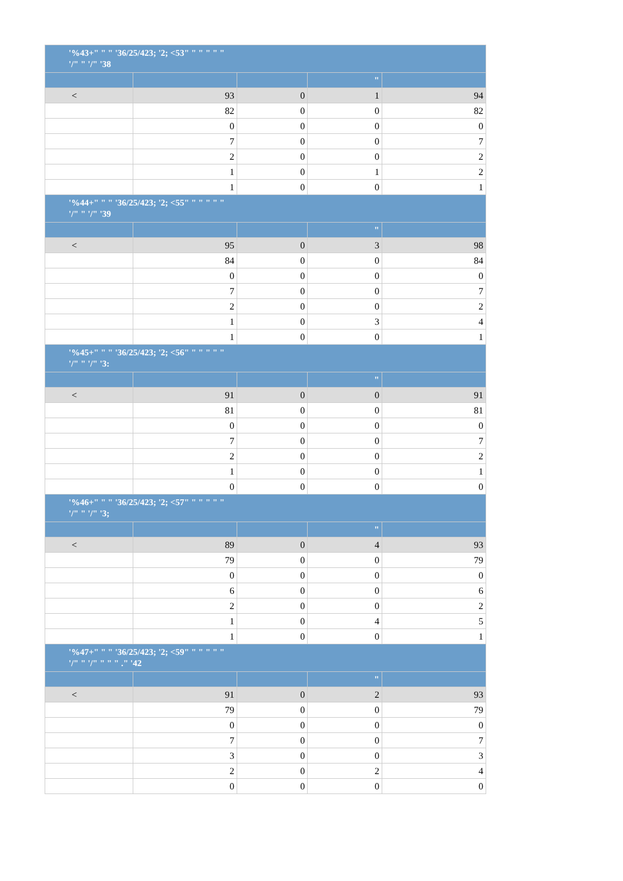| '%43+" " " '36/25/423; '2; <53" " " " " " '/" " '/" '38 | | | | |
| --- | --- | --- | --- | --- |
| | | | " | |
| < | 93 | 0 | 1 | 94 |
| | 82 | 0 | 0 | 82 |
| | 0 | 0 | 0 | 0 |
| | 7 | 0 | 0 | 7 |
| | 2 | 0 | 0 | 2 |
| | 1 | 0 | 1 | 2 |
| | 1 | 0 | 0 | 1 |
| '%44+" " " '36/25/423; '2; <55" " " " " " '/" " '/" '39 | | | | |
| | | | " | |
| < | 95 | 0 | 3 | 98 |
| | 84 | 0 | 0 | 84 |
| | 0 | 0 | 0 | 0 |
| | 7 | 0 | 0 | 7 |
| | 2 | 0 | 0 | 2 |
| | 1 | 0 | 3 | 4 |
| | 1 | 0 | 0 | 1 |
| '%45+" " " '36/25/423; '2; <56" " " " " " '/" " '/" '3: | | | | |
| | | | " | |
| < | 91 | 0 | 0 | 91 |
| | 81 | 0 | 0 | 81 |
| | 0 | 0 | 0 | 0 |
| | 7 | 0 | 0 | 7 |
| | 2 | 0 | 0 | 2 |
| | 1 | 0 | 0 | 1 |
| | 0 | 0 | 0 | 0 |
| '%46+" " " '36/25/423; '2; <57" " " " " " '/" " '/" '3; | | | | |
| | | | " | |
| < | 89 | 0 | 4 | 93 |
| | 79 | 0 | 0 | 79 |
| | 0 | 0 | 0 | 0 |
| | 6 | 0 | 0 | 6 |
| | 2 | 0 | 0 | 2 |
| | 1 | 0 | 4 | 5 |
| | 1 | 0 | 0 | 1 |
| '%47+" " " '36/25/423; '2; <59" " " " " " '/" " '/" " " " ." '42 | | | | |
| | | | " | |
| < | 91 | 0 | 2 | 93 |
| | 79 | 0 | 0 | 79 |
| | 0 | 0 | 0 | 0 |
| | 7 | 0 | 0 | 7 |
| | 3 | 0 | 0 | 3 |
| | 2 | 0 | 2 | 4 |
| | 0 | 0 | 0 | 0 |